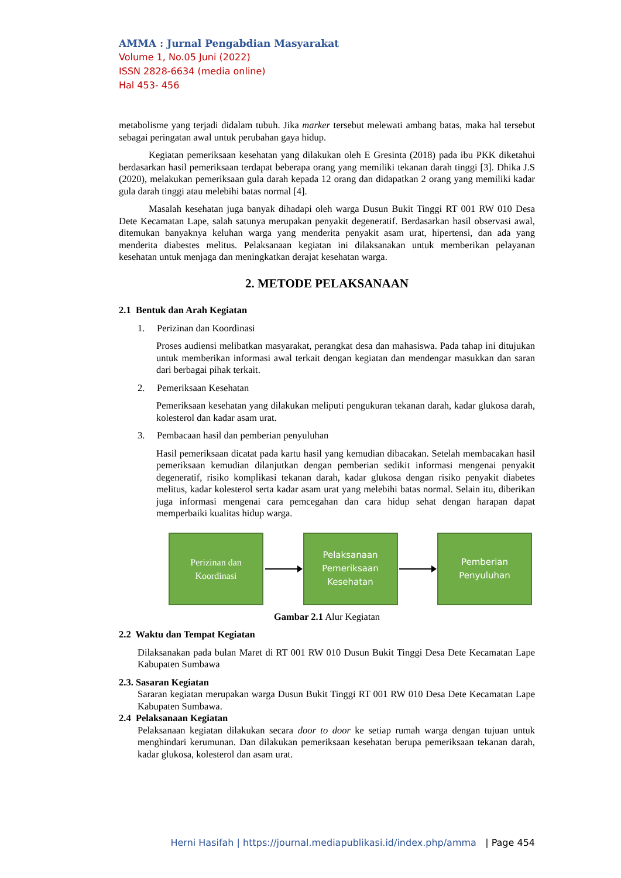AMMA : Jurnal Pengabdian Masyarakat
Volume 1, No.05 Juni (2022)
ISSN 2828-6634 (media online)
Hal 453- 456
metabolisme yang terjadi didalam tubuh. Jika marker tersebut melewati ambang batas, maka hal tersebut sebagai peringatan awal untuk perubahan gaya hidup.
Kegiatan pemeriksaan kesehatan yang dilakukan oleh E Gresinta (2018) pada ibu PKK diketahui berdasarkan hasil pemeriksaan terdapat beberapa orang yang memiliki tekanan darah tinggi [3]. Dhika J.S (2020), melakukan pemeriksaan gula darah kepada 12 orang dan didapatkan 2 orang yang memiliki kadar gula darah tinggi atau melebihi batas normal [4].
Masalah kesehatan juga banyak dihadapi oleh warga Dusun Bukit Tinggi RT 001 RW 010 Desa Dete Kecamatan Lape, salah satunya merupakan penyakit degeneratif. Berdasarkan hasil observasi awal, ditemukan banyaknya keluhan warga yang menderita penyakit asam urat, hipertensi, dan ada yang menderita diabestes melitus. Pelaksanaan kegiatan ini dilaksanakan untuk memberikan pelayanan kesehatan untuk menjaga dan meningkatkan derajat kesehatan warga.
2. METODE PELAKSANAAN
2.1 Bentuk dan Arah Kegiatan
1. Perizinan dan Koordinasi
Proses audiensi melibatkan masyarakat, perangkat desa dan mahasiswa. Pada tahap ini ditujukan untuk memberikan informasi awal terkait dengan kegiatan dan mendengar masukkan dan saran dari berbagai pihak terkait.
2. Pemeriksaan Kesehatan
Pemeriksaan kesehatan yang dilakukan meliputi pengukuran tekanan darah, kadar glukosa darah, kolesterol dan kadar asam urat.
3. Pembacaan hasil dan pemberian penyuluhan
Hasil pemeriksaan dicatat pada kartu hasil yang kemudian dibacakan. Setelah membacakan hasil pemeriksaan kemudian dilanjutkan dengan pemberian sedikit informasi mengenai penyakit degeneratif, risiko komplikasi tekanan darah, kadar glukosa dengan risiko penyakit diabetes melitus, kadar kolesterol serta kadar asam urat yang melebihi batas normal. Selain itu, diberikan juga informasi mengenai cara pemcegahan dan cara hidup sehat dengan harapan dapat memperbaiki kualitas hidup warga.
Perizinan dan
Koordinasi
Pelaksanaan
Pemeriksaan
Kesehatan
Pemberian
Penyuluhan
Gambar 2.1 Alur Kegiatan
2.2 Waktu dan Tempat Kegiatan
Dilaksanakan pada bulan Maret di RT 001 RW 010 Dusun Bukit Tinggi Desa Dete Kecamatan Lape Kabupaten Sumbawa
2.3. Sasaran Kegiatan
Sararan kegiatan merupakan warga Dusun Bukit Tinggi RT 001 RW 010 Desa Dete Kecamatan Lape Kabupaten Sumbawa.
2.4 Pelaksanaan Kegiatan
Pelaksanaan kegiatan dilakukan secara door to door ke setiap rumah warga dengan tujuan untuk menghindari kerumunan. Dan dilakukan pemeriksaan kesehatan berupa pemeriksaan tekanan darah, kadar glukosa, kolesterol dan asam urat.
Herni Hasifah | https://journal.mediapublikasi.id/index.php/amma | Page 454